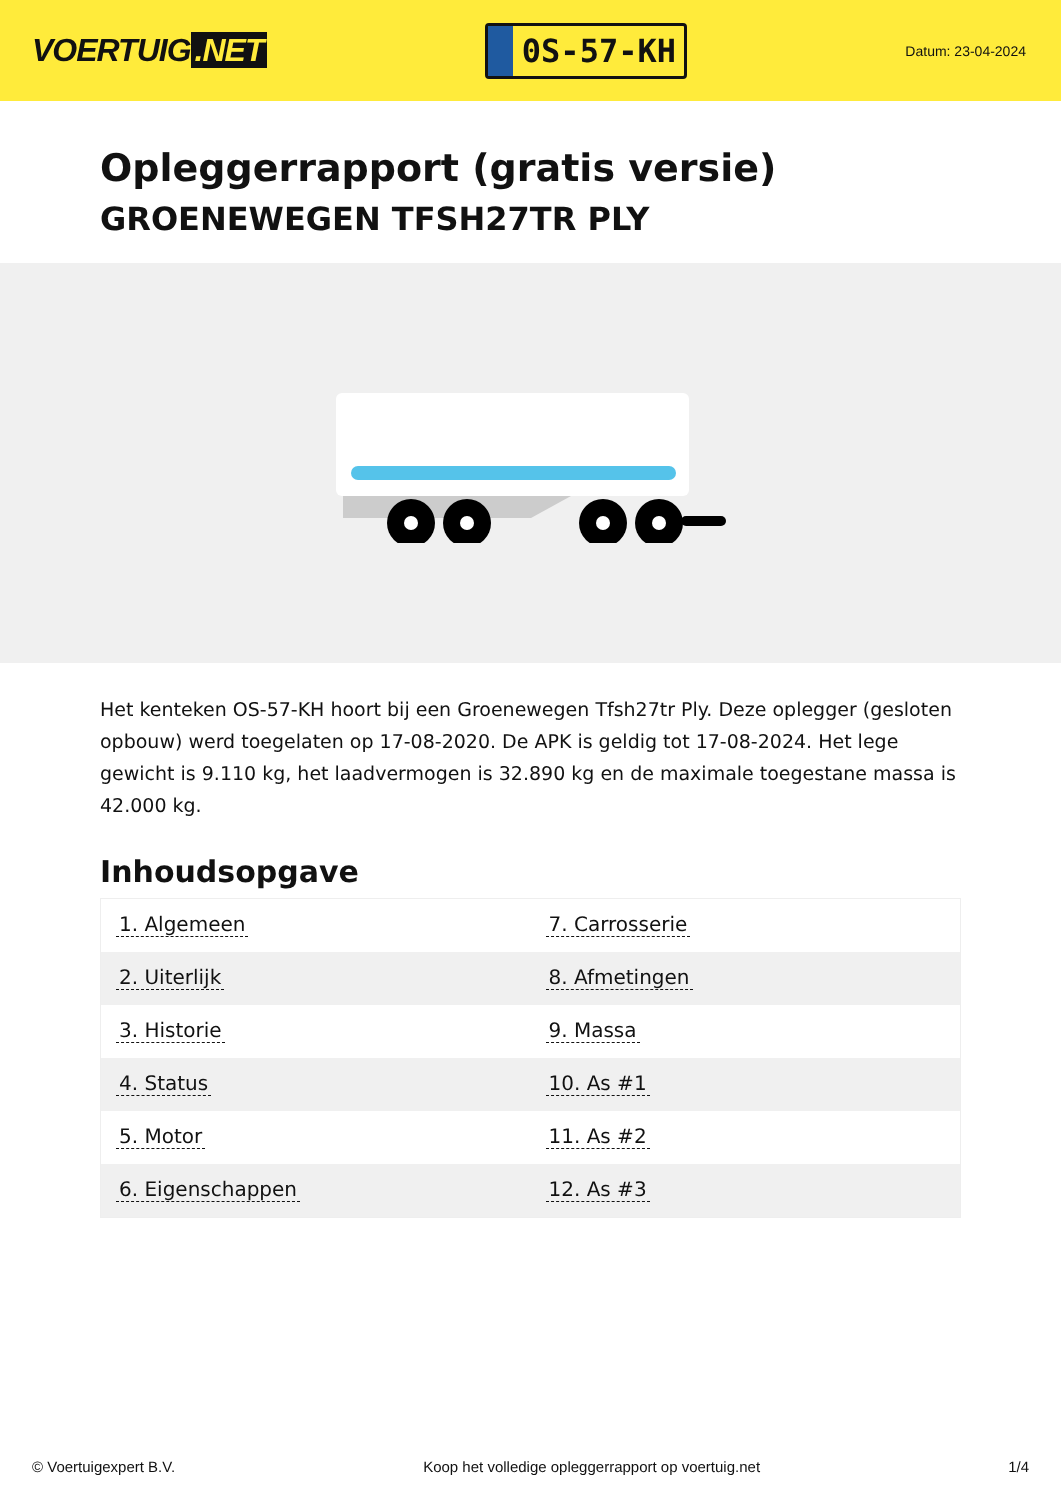VOERTUIG.NET
0S-57-KH
Datum: 23-04-2024
Opleggerrapport (gratis versie)
GROENEWEGEN TFSH27TR PLY
Het kenteken OS-57-KH hoort bij een Groenewegen Tfsh27tr Ply. Deze oplegger (gesloten opbouw) werd toegelaten op 17-08-2020. De APK is geldig tot 17-08-2024. Het lege gewicht is 9.110 kg, het laadvermogen is 32.890 kg en de maximale toegestane massa is 42.000 kg.
Inhoudsopgave
| 1. Algemeen | 7. Carrosserie |
| 2. Uiterlijk | 8. Afmetingen |
| 3. Historie | 9. Massa |
| 4. Status | 10. As #1 |
| 5. Motor | 11. As #2 |
| 6. Eigenschappen | 12. As #3 |
© Voertuigexpert B.V. Koop het volledige opleggerrapport op voertuig.net 1/4